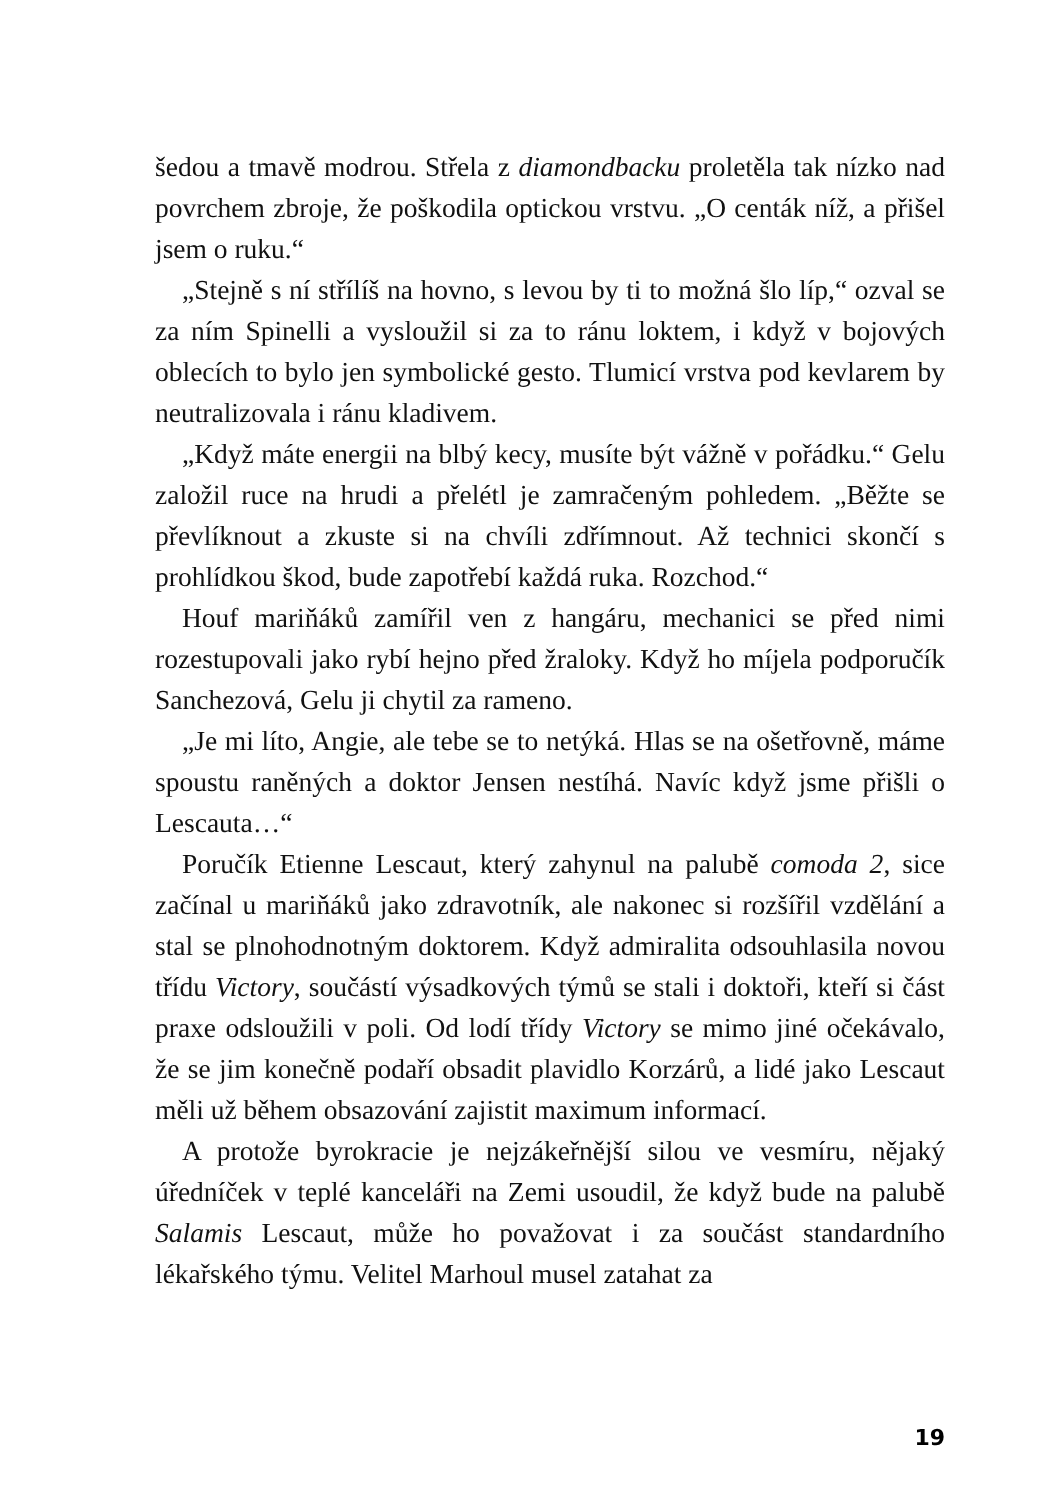šedou a tmavě modrou. Střela z diamondbacku proletěla tak nízko nad povrchem zbroje, že poškodila optickou vrstvu. „O centák níž, a přišel jsem o ruku.“
„Stejně s ní střílíš na hovno, s levou by ti to možná šlo líp,“ ozval se za ním Spinelli a vysloužil si za to ránu loktem, i když v bojových oblecích to bylo jen symbolické gesto. Tlumicí vrstva pod kevlarem by neutralizovala i ránu kladivem.
„Když máte energii na blbý kecy, musíte být vážně v pořádku.“ Gelu založil ruce na hrudi a přelétl je zamračeným pohledem. „Běžte se převlíknout a zkuste si na chvíli zdřímnout. Až technici skončí s prohlídkou škod, bude zapotřebí každá ruka. Rozchod.“
Houf mariňáků zamířil ven z hangáru, mechanici se před nimi rozestupovali jako rybí hejno před žraloky. Když ho míjela podporučík Sanchezová, Gelu ji chytil za rameno.
„Je mi líto, Angie, ale tebe se to netýká. Hlas se na ošetřovně, máme spoustu raněných a doktor Jensen nestíhá. Navíc když jsme přišli o Lescauta…“
Poručík Etienne Lescaut, který zahynul na palubě comoda 2, sice začínal u mariňáků jako zdravotník, ale nakonec si rozšířil vzdělání a stal se plnohodnotným doktorem. Když admiralita odsouhlasila novou třídu Victory, součástí výsadkových týmů se stali i doktoři, kteří si část praxe odsloužili v poli. Od lodí třídy Victory se mimo jiné očekávalo, že se jim konečně podaří obsadit plavidlo Korzárů, a lidé jako Lescaut měli už během obsazování zajistit maximum informací.
A protože byrokracie je nejzákeřnější silou ve vesmíru, nějaký úředníček v teplé kanceláři na Zemi usoudil, že když bude na palubě Salamis Lescaut, může ho považovat i za součást standardního lékařského týmu. Velitel Marhoul musel zatahat za
19